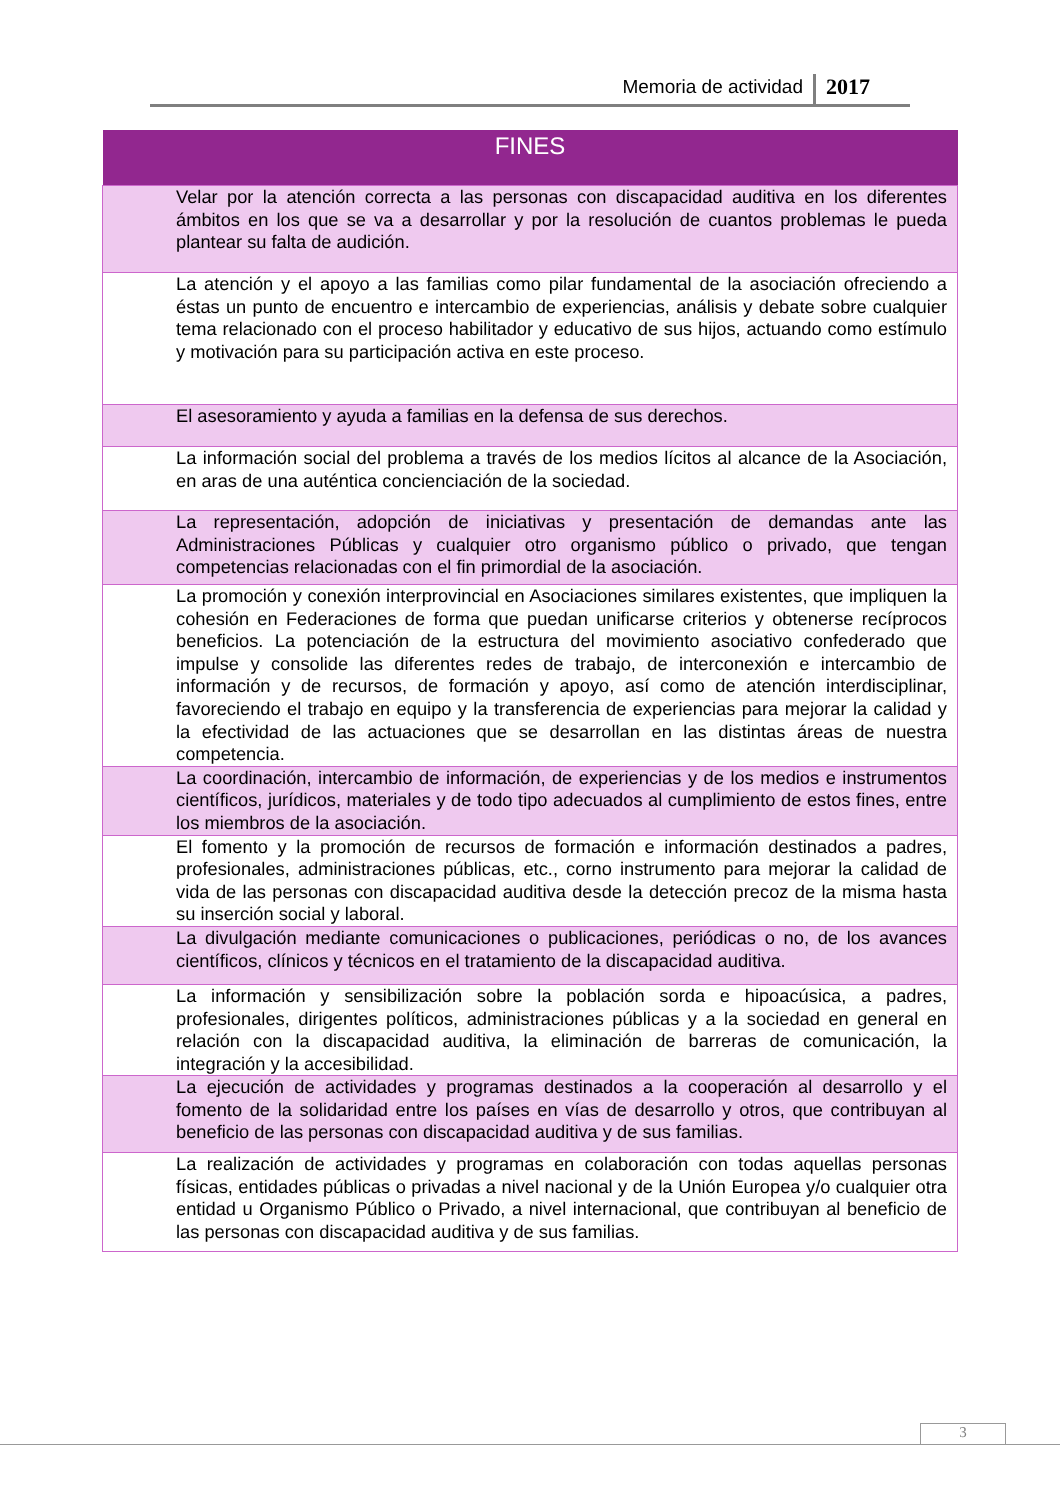Memoria de actividad 2017
| FINES |
| --- |
| Velar por la atención correcta a las personas con discapacidad auditiva en los diferentes ámbitos en los que se va a desarrollar y por la resolución de cuantos problemas le pueda plantear su falta de audición. |
| La atención y el apoyo a las familias como pilar fundamental de la asociación ofreciendo a éstas un punto de encuentro e intercambio de experiencias, análisis y debate sobre cualquier tema relacionado con el proceso habilitador y educativo de sus hijos, actuando como estímulo y motivación para su participación activa en este proceso. |
| El asesoramiento y ayuda a familias en la defensa de sus derechos. |
| La información social del problema a través de los medios lícitos al alcance de la Asociación, en aras de una auténtica concienciación de la sociedad. |
| La representación, adopción de iniciativas y presentación de demandas ante las Administraciones Públicas y cualquier otro organismo público o privado, que tengan competencias relacionadas con el fin primordial de la asociación. |
| La promoción y conexión interprovincial en Asociaciones similares existentes, que impliquen la cohesión en Federaciones de forma que puedan unificarse criterios y obtenerse recíprocos beneficios. La potenciación de la estructura del movimiento asociativo confederado que impulse y consolide las diferentes redes de trabajo, de interconexión e intercambio de información y de recursos, de formación y apoyo, así como de atención interdisciplinar, favoreciendo el trabajo en equipo y la transferencia de experiencias para mejorar la calidad y la efectividad de las actuaciones que se desarrollan en las distintas áreas de nuestra competencia. |
| La coordinación, intercambio de información, de experiencias y de los medios e instrumentos científicos, jurídicos, materiales y de todo tipo adecuados al cumplimiento de estos fines, entre los miembros de la asociación. |
| El fomento y la promoción de recursos de formación e información destinados a padres, profesionales, administraciones públicas, etc., corno instrumento para mejorar la calidad de vida de las personas con discapacidad auditiva desde la detección precoz de la misma hasta su inserción social y laboral. |
| La divulgación mediante comunicaciones o publicaciones, periódicas o no, de los avances científicos, clínicos y técnicos en el tratamiento de la discapacidad auditiva. |
| La información y sensibilización sobre la población sorda e hipoacúsica, a padres, profesionales, dirigentes políticos, administraciones públicas y a la sociedad en general en relación con la discapacidad auditiva, la eliminación de barreras de comunicación, la integración y la accesibilidad. |
| La ejecución de actividades y programas destinados a la cooperación al desarrollo y el fomento de la solidaridad entre los países en vías de desarrollo y otros, que contribuyan al beneficio de las personas con discapacidad auditiva y de sus familias. |
| La realización de actividades y programas en colaboración con todas aquellas personas físicas, entidades públicas o privadas a nivel nacional y de la Unión Europea y/o cualquier otra entidad u Organismo Público o Privado, a nivel internacional, que contribuyan al beneficio de las personas con discapacidad auditiva y de sus familias. |
3